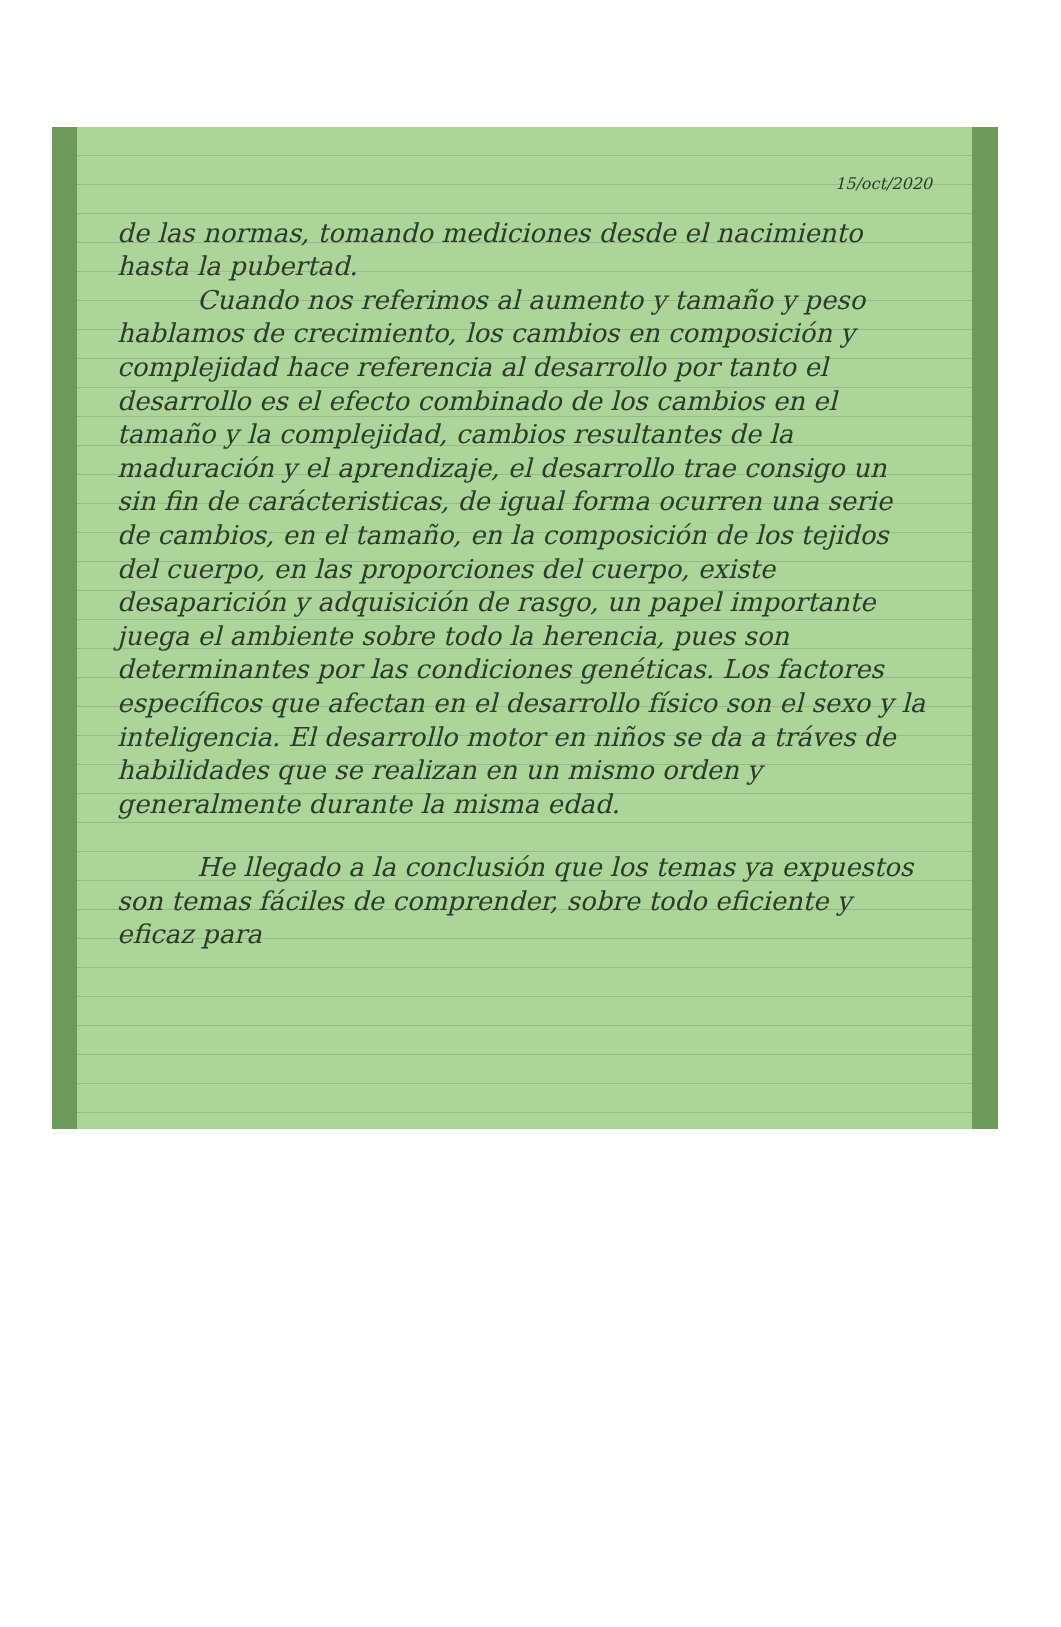15/oct/2020
de las normas, tomando mediciones desde el nacimiento hasta la pubertad.
Cuando nos referimos al aumento y tamaño y peso hablamos de crecimiento, los cambios en composición y complejidad hace referencia al desarrollo por tanto el desarrollo es el efecto combinado de los cambios en el tamaño y la complejidad, cambios resultantes de la maduración y el aprendizaje, el desarrollo trae consigo un sin fin de carácteristicas, de igual forma ocurren una serie de cambios, en el tamaño, en la composición de los tejidos del cuerpo, en las proporciones del cuerpo, existe desaparición y adquisición de rasgo, un papel importante juega el ambiente sobre todo la herencia, pues son determinantes por las condiciones genéticas. Los factores específicos que afectan en el desarrollo físico son el sexo y la inteligencia. El desarrollo motor en niños se da a tráves de habilidades que se realizan en un mismo orden y generalmente durante la misma edad.
He llegado a la conclusión que los temas ya expuestos son temas fáciles de comprender, sobre todo eficiente y eficaz para